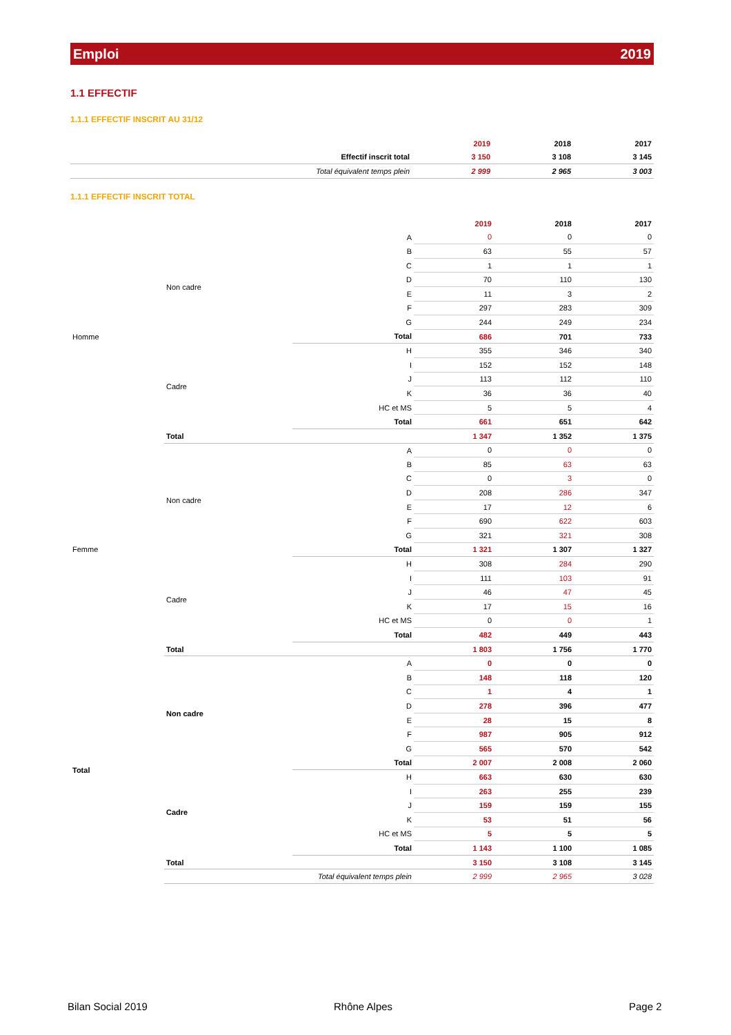Emploi 2019
1.1 EFFECTIF
1.1.1 EFFECTIF INSCRIT AU 31/12
| | 2019 | 2018 | 2017 |
| --- | --- | --- | --- |
| Effectif inscrit total | 3 150 | 3 108 | 3 145 |
| Total équivalent temps plein | 2 999 | 2 965 | 3 003 |
1.1.1 EFFECTIF INSCRIT TOTAL
| | | | 2019 | 2018 | 2017 |
| --- | --- | --- | --- | --- | --- |
| Homme | Non cadre | A | 0 | 0 | 0 |
| | | B | 63 | 55 | 57 |
| | | C | 1 | 1 | 1 |
| | | D | 70 | 110 | 130 |
| | | E | 11 | 3 | 2 |
| | | F | 297 | 283 | 309 |
| | | G | 244 | 249 | 234 |
| | | Total | 686 | 701 | 733 |
| | Cadre | H | 355 | 346 | 340 |
| | | I | 152 | 152 | 148 |
| | | J | 113 | 112 | 110 |
| | | K | 36 | 36 | 40 |
| | | HC et MS | 5 | 5 | 4 |
| | | Total | 661 | 651 | 642 |
| | Total | | 1 347 | 1 352 | 1 375 |
| Femme | Non cadre | A | 0 | 0 | 0 |
| | | B | 85 | 63 | 63 |
| | | C | 0 | 3 | 0 |
| | | D | 208 | 286 | 347 |
| | | E | 17 | 12 | 6 |
| | | F | 690 | 622 | 603 |
| | | G | 321 | 321 | 308 |
| | | Total | 1 321 | 1 307 | 1 327 |
| | Cadre | H | 308 | 284 | 290 |
| | | I | 111 | 103 | 91 |
| | | J | 46 | 47 | 45 |
| | | K | 17 | 15 | 16 |
| | | HC et MS | 0 | 0 | 1 |
| | | Total | 482 | 449 | 443 |
| | Total | | 1 803 | 1 756 | 1 770 |
| Total | Non cadre | A | 0 | 0 | 0 |
| | | B | 148 | 118 | 120 |
| | | C | 1 | 4 | 1 |
| | | D | 278 | 396 | 477 |
| | | E | 28 | 15 | 8 |
| | | F | 987 | 905 | 912 |
| | | G | 565 | 570 | 542 |
| | | Total | 2 007 | 2 008 | 2 060 |
| | Cadre | H | 663 | 630 | 630 |
| | | I | 263 | 255 | 239 |
| | | J | 159 | 159 | 155 |
| | | K | 53 | 51 | 56 |
| | | HC et MS | 5 | 5 | 5 |
| | | Total | 1 143 | 1 100 | 1 085 |
| | Total | | 3 150 | 3 108 | 3 145 |
| | Total équivalent temps plein | | 2 999 | 2 965 | 3 028 |
Bilan Social 2019 Rhône Alpes Page 2